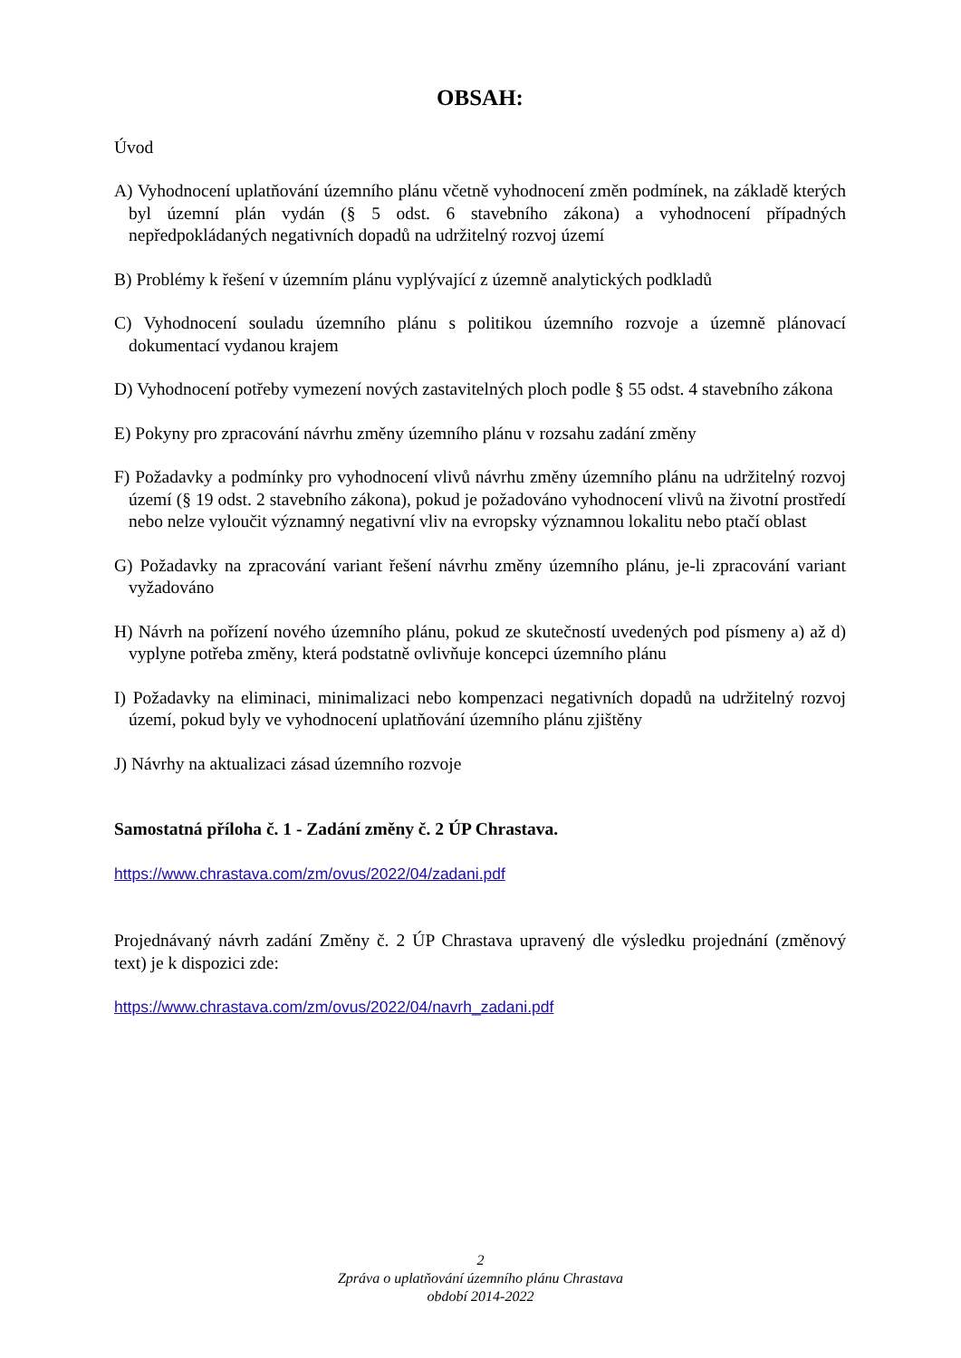OBSAH:
Úvod
A) Vyhodnocení uplatňování územního plánu včetně vyhodnocení změn podmínek, na základě kterých byl územní plán vydán (§ 5 odst. 6 stavebního zákona) a vyhodnocení případných nepředpokládaných negativních dopadů na udržitelný rozvoj území
B) Problémy k řešení v územním plánu vyplývající z územně analytických podkladů
C) Vyhodnocení souladu územního plánu s politikou územního rozvoje a územně plánovací dokumentací vydanou krajem
D) Vyhodnocení potřeby vymezení nových zastavitelných ploch podle § 55 odst. 4 stavebního zákona
E) Pokyny pro zpracování návrhu změny územního plánu v rozsahu zadání změny
F) Požadavky a podmínky pro vyhodnocení vlivů návrhu změny územního plánu na udržitelný rozvoj území (§ 19 odst. 2 stavebního zákona), pokud je požadováno vyhodnocení vlivů na životní prostředí nebo nelze vyloučit významný negativní vliv na evropsky významnou lokalitu nebo ptačí oblast
G) Požadavky na zpracování variant řešení návrhu změny územního plánu, je-li zpracování variant vyžadováno
H) Návrh na pořízení nového územního plánu, pokud ze skutečností uvedených pod písmeny a) až d) vyplyne potřeba změny, která podstatně ovlivňuje koncepci územního plánu
I) Požadavky na eliminaci, minimalizaci nebo kompenzaci negativních dopadů na udržitelný rozvoj území, pokud byly ve vyhodnocení uplatňování územního plánu zjištěny
J) Návrhy na aktualizaci zásad územního rozvoje
Samostatná příloha č. 1 - Zadání změny č. 2 ÚP Chrastava.
https://www.chrastava.com/zm/ovus/2022/04/zadani.pdf
Projednávaný návrh zadání Změny č. 2 ÚP Chrastava upravený dle výsledku projednání (změnový text) je k dispozici zde:
https://www.chrastava.com/zm/ovus/2022/04/navrh_zadani.pdf
2
Zpráva o uplatňování územního plánu Chrastava
období 2014-2022